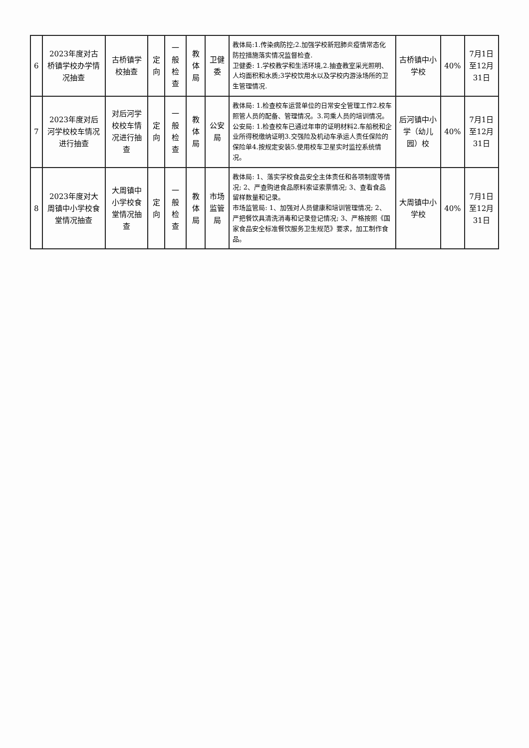| 6 | 2023年度对古桥镇学校办学情况抽查 | 古桥镇学校抽查 | 定向 | 一般检查 | 教体局 | 卫健委 | 教体局:1.传染病防控;2.加强学校新冠肺炎疫情常态化防控措施落实情况监督检查. 卫健委: 1.学校教学和生活环境,2.抽查教室采光照明、人均面积和水质;3学校饮用水以及学校内游泳场所的卫生管理情况. | 古桥镇中小学校 | 40% | 7月1日至12月31日 |
| 7 | 2023年度对后河学校校车情况进行抽查 | 对后河学校校车情况进行抽查 | 定向 | 一般检查 | 教体局 | 公安局 | 教体局: 1.检查校车运营单位的日常安全管理工作2.校车照管人员的配备、管理情况。3.司乘人员的培训情况。 公安局: 1.检查校车已通过年审的证明材料2.车船税和企业所得税缴纳证明3.交强险及机动车承运人责任保险的保险单4.按规定安装5.使用校车卫星实时监控系统情况。 | 后河镇中小学（幼儿园）校 | 40% | 7月1日至12月31日 |
| 8 | 2023年度对大周镇中小学校食堂情况抽查 | 大周镇中小学校食堂情况抽查 | 定向 | 一般检查 | 教体局 | 市场监管局 | 教体局: 1、落实学校食品安全主体责任和各项制度等情况; 2、严查购进食品原料索证索票情况; 3、查看食品留样数量和记录。 市场监管局: 1、加强对人员健康和培训管理情况; 2、严把餐饮具清洗消毒和记录登记情况; 3、严格按照《国家食品安全标准餐饮服务卫生规范》要求，加工制作食品。 | 大周镇中小学校 | 40% | 7月1日至12月31日 |